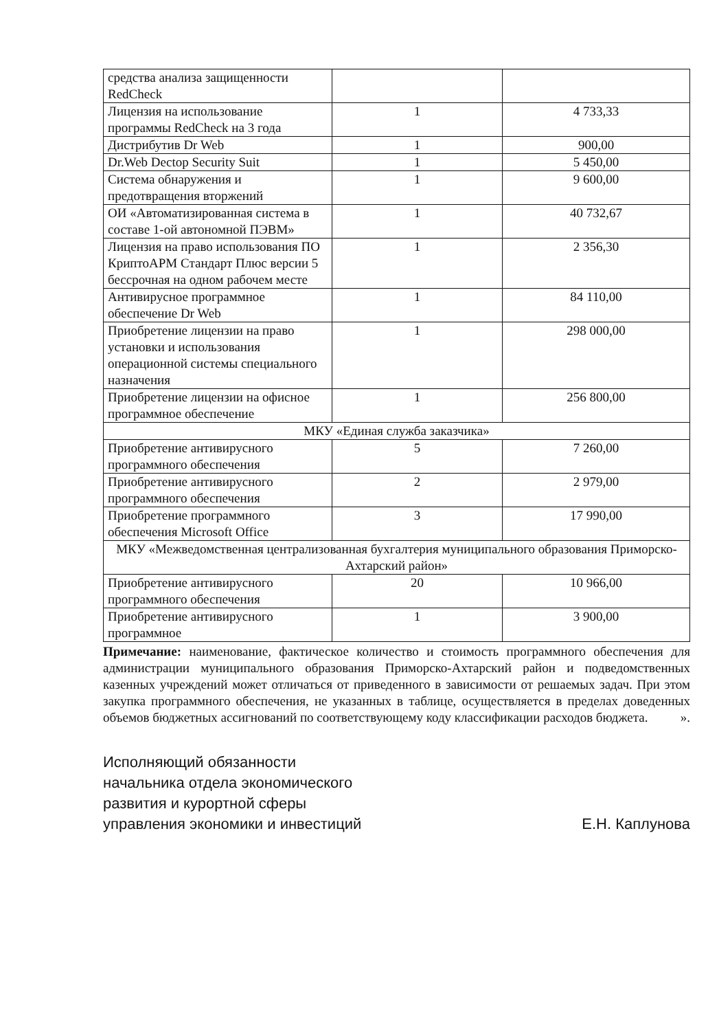| средства анализа защищенности RedCheck | | |
| Лицензия на использование программы RedCheck на 3 года | 1 | 4 733,33 |
| Дистрибутив Dr Web | 1 | 900,00 |
| Dr.Web Dectop Security Suit | 1 | 5 450,00 |
| Система обнаружения и предотвращения вторжений | 1 | 9 600,00 |
| ОИ «Автоматизированная система в составе 1-ой автономной ПЭВМ» | 1 | 40 732,67 |
| Лицензия на право использования ПО КриптоАРМ Стандарт Плюс версии 5 бессрочная на одном рабочем месте | 1 | 2 356,30 |
| Антивирусное программное обеспечение Dr Web | 1 | 84 110,00 |
| Приобретение лицензии на право установки и использования операционной системы специального назначения | 1 | 298 000,00 |
| Приобретение лицензии на офисное программное обеспечение | 1 | 256 800,00 |
| МКУ «Единая служба заказчика» | | |
| Приобретение антивирусного программного обеспечения | 5 | 7 260,00 |
| Приобретение антивирусного программного обеспечения | 2 | 2 979,00 |
| Приобретение программного обеспечения Microsoft Office | 3 | 17 990,00 |
| МКУ «Межведомственная централизованная бухгалтерия муниципального образования Приморско-Ахтарский район» | | |
| Приобретение антивирусного программного обеспечения | 20 | 10 966,00 |
| Приобретение антивирусного программное | 1 | 3 900,00 |
Примечание: наименование, фактическое количество и стоимость программного обеспечения для администрации муниципального образования Приморско-Ахтарский район и подведомственных казенных учреждений может отличаться от приведенного в зависимости от решаемых задач. При этом закупка программного обеспечения, не указанных в таблице, осуществляется в пределах доведенных объемов бюджетных ассигнований по соответствующему коду классификации расходов бюджета. ».
Исполняющий обязанности
начальника отдела экономического
развития и курортной сферы
управления экономики и инвестиций
Е.Н. Каплунова